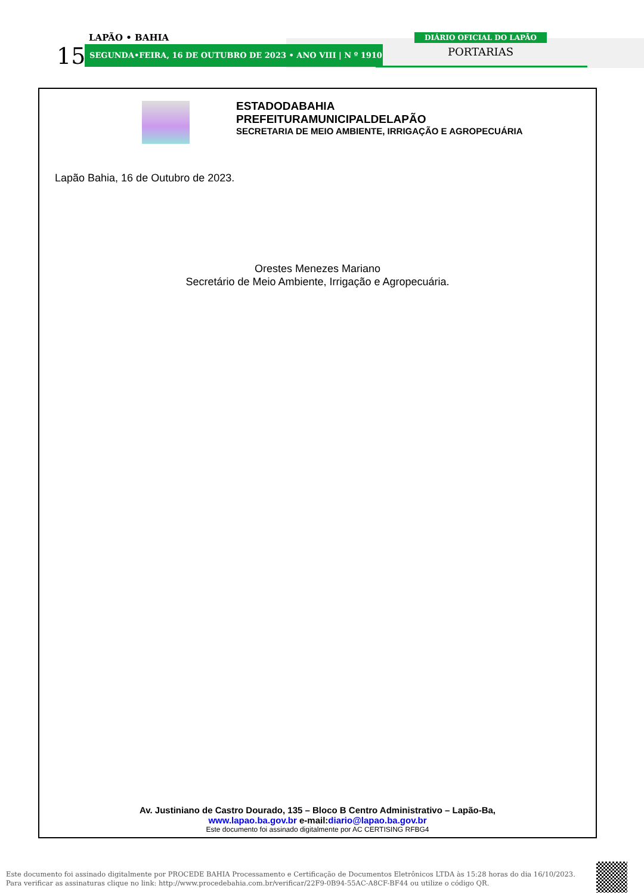15
LAPÃO • BAHIA
SEGUNDA•FEIRA, 16 DE OUTUBRO DE 2023 • ANO VIII | N º 1910
DIÁRIO OFICIAL DO LAPÃO
PORTARIAS
ESTADODABAHIA
PREFEITURAMUNICIPALDELAPÃO
SECRETARIA DE MEIO AMBIENTE, IRRIGAÇÃO E AGROPECUÁRIA
Lapão Bahia, 16 de Outubro de 2023.
Orestes Menezes Mariano
Secretário de Meio Ambiente, Irrigação e Agropecuária.
Av. Justiniano de Castro Dourado, 135 – Bloco B Centro Administrativo – Lapão-Ba,
www.lapao.ba.gov.br e-mail:diario@lapao.ba.gov.br
Este documento foi assinado digitalmente por AC CERTISING RFBG4
Este documento foi assinado digitalmente por PROCEDE BAHIA Processamento e Certificação de Documentos Eletrônicos LTDA às 15:28 horas do dia 16/10/2023.
Para verificar as assinaturas clique no link: http://www.procedebahia.com.br/verificar/22F9-0B94-55AC-A8CF-BF44 ou utilize o código QR.